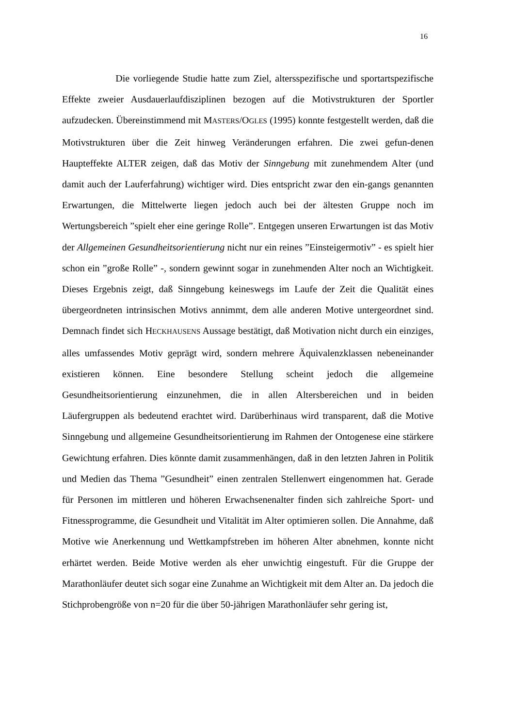16
Die vorliegende Studie hatte zum Ziel, altersspezifische und sportartspezifische Effekte zweier Ausdauerlaufdisziplinen bezogen auf die Motivstrukturen der Sportler aufzudecken. Übereinstimmend mit MASTERS/OGLES (1995) konnte festgestellt werden, daß die Motivstrukturen über die Zeit hinweg Veränderungen erfahren. Die zwei gefun-denen Haupteffekte ALTER zeigen, daß das Motiv der Sinngebung mit zunehmendem Alter (und damit auch der Lauferfahrung) wichtiger wird. Dies entspricht zwar den ein-gangs genannten Erwartungen, die Mittelwerte liegen jedoch auch bei der ältesten Gruppe noch im Wertungsbereich ”spielt eher eine geringe Rolle”. Entgegen unseren Erwartungen ist das Motiv der Allgemeinen Gesundheitsorientierung nicht nur ein reines ”Einsteigermotiv” - es spielt hier schon ein ”große Rolle” -, sondern gewinnt sogar in zunehmenden Alter noch an Wichtigkeit. Dieses Ergebnis zeigt, daß Sinngebung keineswegs im Laufe der Zeit die Qualität eines übergeordneten intrinsischen Motivs annimmt, dem alle anderen Motive untergeordnet sind. Demnach findet sich HECKHAUSENS Aussage bestätigt, daß Motivation nicht durch ein einziges, alles umfassendes Motiv geprägt wird, sondern mehrere Äquivalenzklassen nebeneinander existieren können. Eine besondere Stellung scheint jedoch die allgemeine Gesundheitsorientierung einzunehmen, die in allen Altersbereichen und in beiden Läufergruppen als bedeutend erachtet wird. Darüberhinaus wird transparent, daß die Motive Sinngebung und allgemeine Gesundheitsorientierung im Rahmen der Ontogenese eine stärkere Gewichtung erfahren. Dies könnte damit zusammenhängen, daß in den letzten Jahren in Politik und Medien das Thema ”Gesundheit” einen zentralen Stellenwert eingenommen hat. Gerade für Personen im mittleren und höheren Erwachsenenalter finden sich zahlreiche Sport- und Fitnessprogramme, die Gesundheit und Vitalität im Alter optimieren sollen. Die Annahme, daß Motive wie Anerkennung und Wettkampfstreben im höheren Alter abnehmen, konnte nicht erhärtet werden. Beide Motive werden als eher unwichtig eingestuft. Für die Gruppe der Marathonläufer deutet sich sogar eine Zunahme an Wichtigkeit mit dem Alter an. Da jedoch die Stichprobengröße von n=20 für die über 50-jährigen Marathonläufer sehr gering ist,